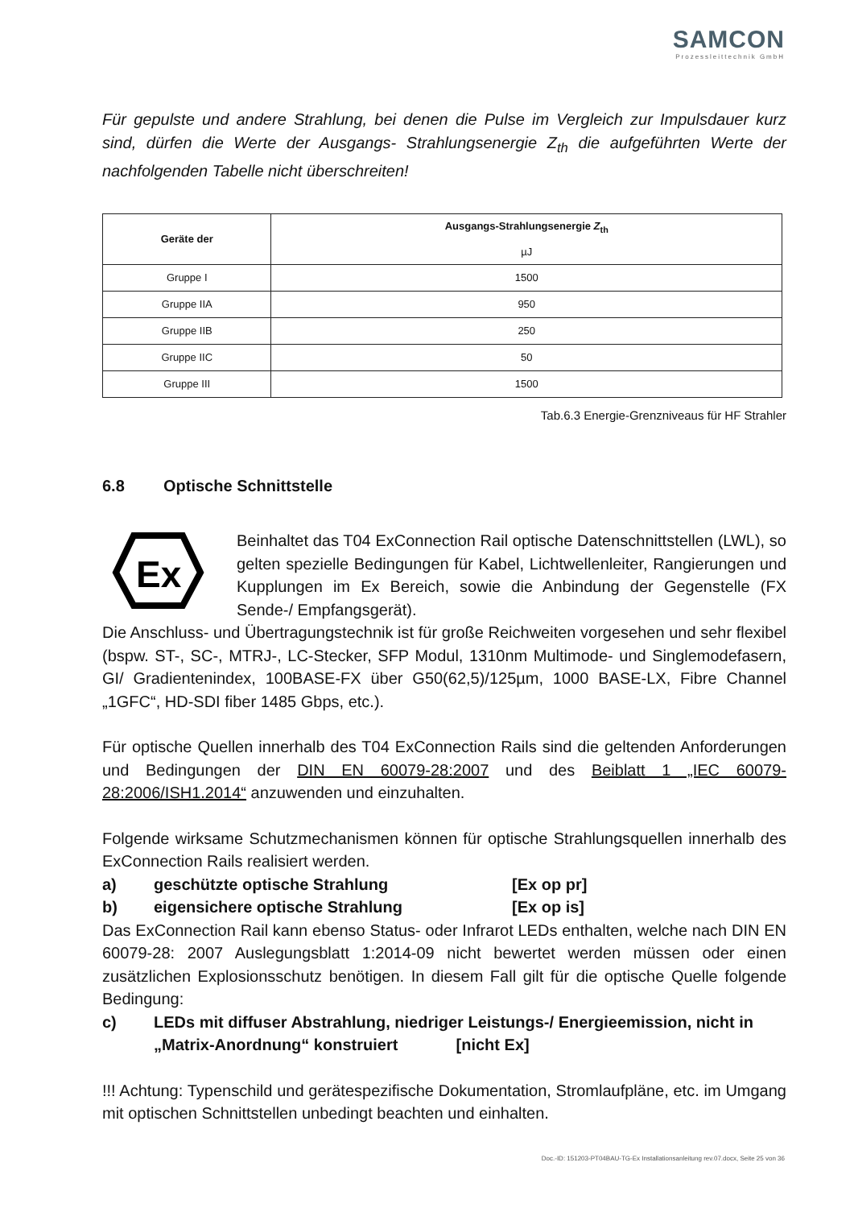SAMCON
Prozessleittechnik GmbH
Für gepulste und andere Strahlung, bei denen die Pulse im Vergleich zur Impulsdauer kurz sind, dürfen die Werte der Ausgangs- Strahlungsenergie Z<sub>th</sub> die aufgeführten Werte der nachfolgenden Tabelle nicht überschreiten!
| Geräte der | Ausgangs-Strahlungsenergie Z<sub>th</sub> µJ |
| --- | --- |
| Gruppe I | 1500 |
| Gruppe IIA | 950 |
| Gruppe IIB | 250 |
| Gruppe IIC | 50 |
| Gruppe III | 1500 |
Tab.6.3 Energie-Grenzniveaus für HF Strahler
6.8 Optische Schnittstelle
Ex
Beinhaltet das T04 ExConnection Rail optische Datenschnittstellen (LWL), so gelten spezielle Bedingungen für Kabel, Lichtwellenleiter, Rangierungen und Kupplungen im Ex Bereich, sowie die Anbindung der Gegenstelle (FX Sende-/ Empfangsgerät).
Die Anschluss- und Übertragungstechnik ist für große Reichweiten vorgesehen und sehr flexibel (bspw. ST-, SC-, MTRJ-, LC-Stecker, SFP Modul, 1310nm Multimode- und Singlemodefasern, GI/ Gradientenindex, 100BASE-FX über G50(62,5)/125µm, 1000 BASE-LX, Fibre Channel „1GFC“, HD-SDI fiber 1485 Gbps, etc.).
Für optische Quellen innerhalb des T04 ExConnection Rails sind die geltenden Anforderungen und Bedingungen der DIN EN 60079-28:2007 und des Beiblatt 1 „IEC 60079-28:2006/ISH1.2014“ anzuwenden und einzuhalten.
Folgende wirksame Schutzmechanismen können für optische Strahlungsquellen innerhalb des ExConnection Rails realisiert werden.
a) geschützte optische Strahlung [Ex op pr]
b) eigensichere optische Strahlung [Ex op is]
Das ExConnection Rail kann ebenso Status- oder Infrarot LEDs enthalten, welche nach DIN EN 60079-28: 2007 Auslegungsblatt 1:2014-09 nicht bewertet werden müssen oder einen zusätzlichen Explosionsschutz benötigen. In diesem Fall gilt für die optische Quelle folgende Bedingung:
c) LEDs mit diffuser Abstrahlung, niedriger Leistungs-/ Energieemission, nicht in „Matrix-Anordnung“ konstruiert [nicht Ex]
!!! Achtung: Typenschild und gerätespezifische Dokumentation, Stromlaufpläne, etc. im Umgang mit optischen Schnittstellen unbedingt beachten und einhalten.
Doc.-ID: 151203-PT04BAU-TG-Ex Installationsanleitung rev.07.docx, Seite 25 von 36